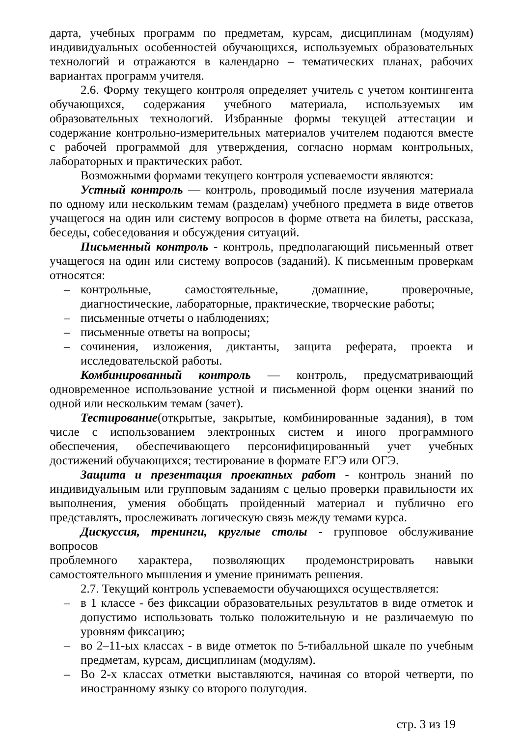дарта, учебных программ по предметам, курсам, дисциплинам (модулям) индивидуальных особенностей обучающихся, используемых образовательных технологий и отражаются в календарно – тематических планах, рабочих вариантах программ учителя.
2.6. Форму текущего контроля определяет учитель с учетом контингента обучающихся, содержания учебного материала, используемых им образовательных технологий. Избранные формы текущей аттестации и содержание контрольно-измерительных материалов учителем подаются вместе с рабочей программой для утверждения, согласно нормам контрольных, лабораторных и практических работ.
Возможными формами текущего контроля успеваемости являются:
Устный контроль — контроль, проводимый после изучения материала по одному или нескольким темам (разделам) учебного предмета в виде ответов учащегося на один или систему вопросов в форме ответа на билеты, рассказа, беседы, собеседования и обсуждения ситуаций.
Письменный контроль - контроль, предполагающий письменный ответ учащегося на один или систему вопросов (заданий). К письменным проверкам относятся:
– контрольные, самостоятельные, домашние, проверочные, диагностические, лабораторные, практические, творческие работы;
– письменные отчеты о наблюдениях;
– письменные ответы на вопросы;
– сочинения, изложения, диктанты, защита реферата, проекта и исследовательской работы.
Комбинированный контроль — контроль, предусматривающий одновременное использование устной и письменной форм оценки знаний по одной или нескольким темам (зачет).
Тестирование(открытые, закрытые, комбинированные задания), в том числе с использованием электронных систем и иного программного обеспечения, обеспечивающего персонифицированный учет учебных достижений обучающихся; тестирование в формате ЕГЭ или ОГЭ.
Защита и презентация проектных работ - контроль знаний по индивидуальным или групповым заданиям с целью проверки правильности их выполнения, умения обобщать пройденный материал и публично его представлять, прослеживать логическую связь между темами курса.
Дискуссия, тренинги, круглые столы - групповое обслуживание вопросов
проблемного характера, позволяющих продемонстрировать навыки самостоятельного мышления и умение принимать решения.
2.7. Текущий контроль успеваемости обучающихся осуществляется:
– в 1 классе - без фиксации образовательных результатов в виде отметок и допустимо использовать только положительную и не различаемую по уровням фиксацию;
– во 2–11-ых классах - в виде отметок по 5-тибалльной шкале по учебным предметам, курсам, дисциплинам (модулям).
– Во 2-х классах отметки выставляются, начиная со второй четверти, по иностранному языку со второго полугодия.
стр. 3 из 19